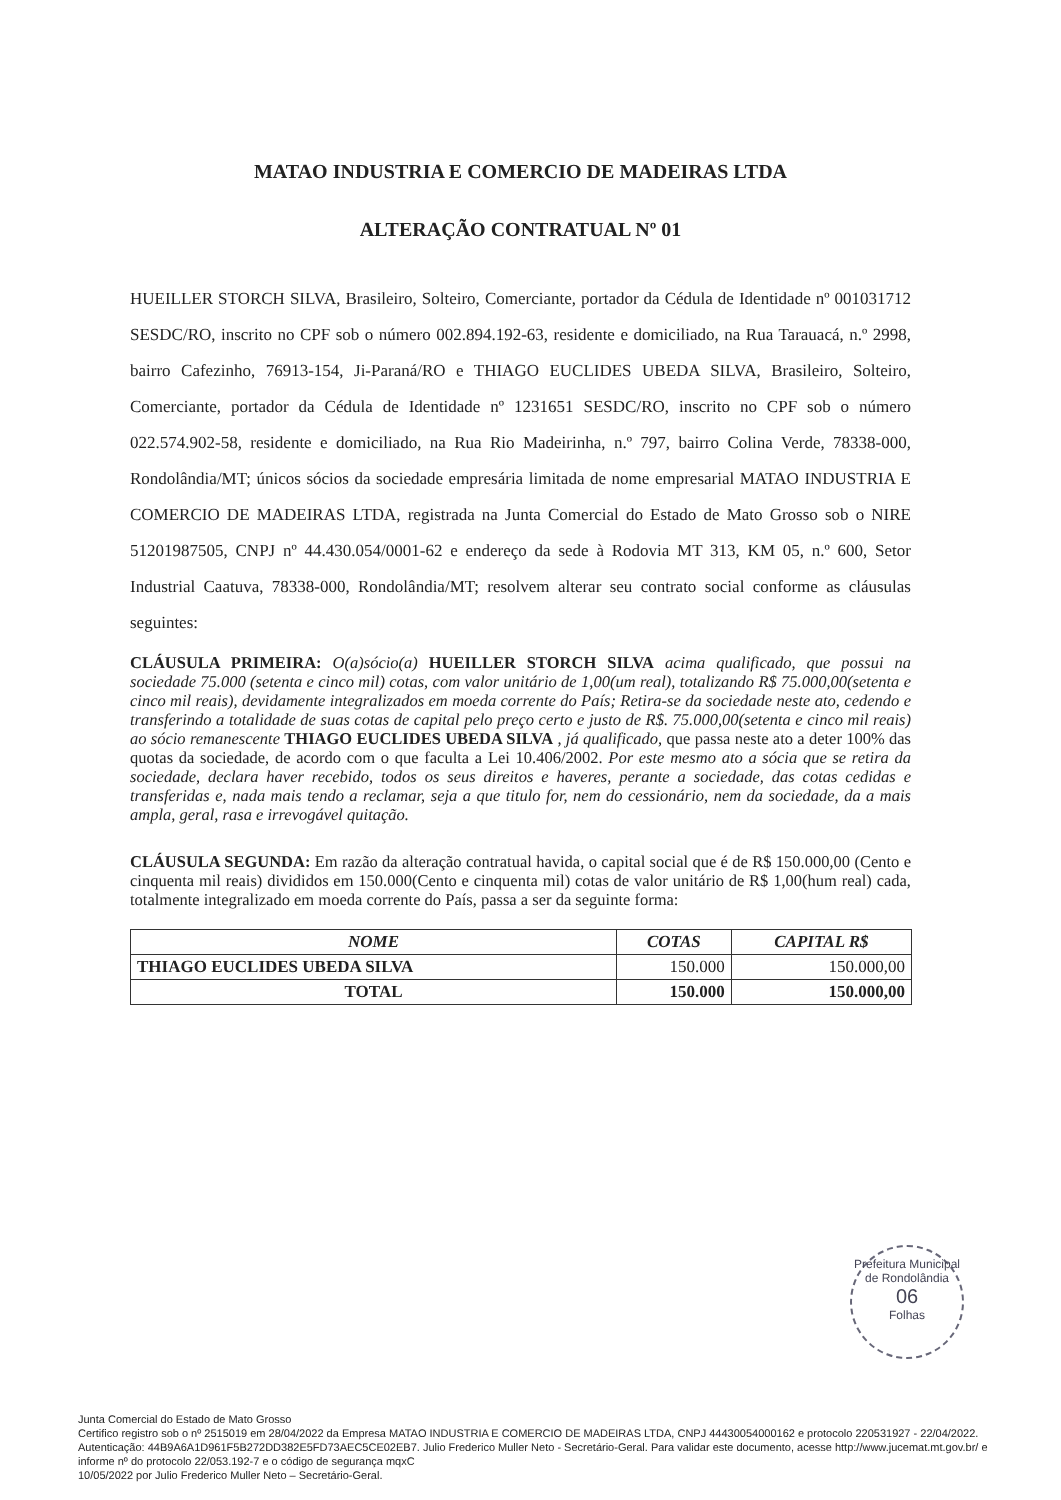MATAO INDUSTRIA E COMERCIO DE MADEIRAS LTDA
ALTERAÇÃO CONTRATUAL Nº 01
HUEILLER STORCH SILVA, Brasileiro, Solteiro, Comerciante, portador da Cédula de Identidade nº 001031712 SESDC/RO, inscrito no CPF sob o número 002.894.192-63, residente e domiciliado, na Rua Tarauacá, n.º 2998, bairro Cafezinho, 76913-154, Ji-Paraná/RO e THIAGO EUCLIDES UBEDA SILVA, Brasileiro, Solteiro, Comerciante, portador da Cédula de Identidade nº 1231651 SESDC/RO, inscrito no CPF sob o número 022.574.902-58, residente e domiciliado, na Rua Rio Madeirinha, n.º 797, bairro Colina Verde, 78338-000, Rondolândia/MT; únicos sócios da sociedade empresária limitada de nome empresarial MATAO INDUSTRIA E COMERCIO DE MADEIRAS LTDA, registrada na Junta Comercial do Estado de Mato Grosso sob o NIRE 51201987505, CNPJ nº 44.430.054/0001-62 e endereço da sede à Rodovia MT 313, KM 05, n.º 600, Setor Industrial Caatuva, 78338-000, Rondolândia/MT; resolvem alterar seu contrato social conforme as cláusulas seguintes:
CLÁUSULA PRIMEIRA: O(a)sócio(a) HUEILLER STORCH SILVA acima qualificado, que possui na sociedade 75.000 (setenta e cinco mil) cotas, com valor unitário de 1,00(um real), totalizando R$ 75.000,00(setenta e cinco mil reais), devidamente integralizados em moeda corrente do País; Retira-se da sociedade neste ato, cedendo e transferindo a totalidade de suas cotas de capital pelo preço certo e justo de R$. 75.000,00(setenta e cinco mil reais) ao sócio remanescente THIAGO EUCLIDES UBEDA SILVA , já qualificado, que passa neste ato a deter 100% das quotas da sociedade, de acordo com o que faculta a Lei 10.406/2002. Por este mesmo ato a sócia que se retira da sociedade, declara haver recebido, todos os seus direitos e haveres, perante a sociedade, das cotas cedidas e transferidas e, nada mais tendo a reclamar, seja a que titulo for, nem do cessionário, nem da sociedade, da a mais ampla, geral, rasa e irrevogável quitação.
CLÁUSULA SEGUNDA: Em razão da alteração contratual havida, o capital social que é de R$ 150.000,00 (Cento e cinquenta mil reais) divididos em 150.000(Cento e cinquenta mil) cotas de valor unitário de R$ 1,00(hum real) cada, totalmente integralizado em moeda corrente do País, passa a ser da seguinte forma:
| NOME | COTAS | CAPITAL R$ |
| --- | --- | --- |
| THIAGO EUCLIDES UBEDA SILVA | 150.000 | 150.000,00 |
| TOTAL | 150.000 | 150.000,00 |
Prefeitura Municipal de Rondolândia
06
Folhas
Junta Comercial do Estado de Mato Grosso
Certifico registro sob o nº 2515019 em 28/04/2022 da Empresa MATAO INDUSTRIA E COMERCIO DE MADEIRAS LTDA, CNPJ 44430054000162 e protocolo 220531927 - 22/04/2022. Autenticação: 44B9A6A1D961F5B272DD382E5FD73AEC5CE02EB7. Julio Frederico Muller Neto - Secretário-Geral. Para validar este documento, acesse http://www.jucemat.mt.gov.br/ e informe nº do protocolo 22/053.192-7 e o código de segurança mqxC
10/05/2022 por Julio Frederico Muller Neto – Secretário-Geral.